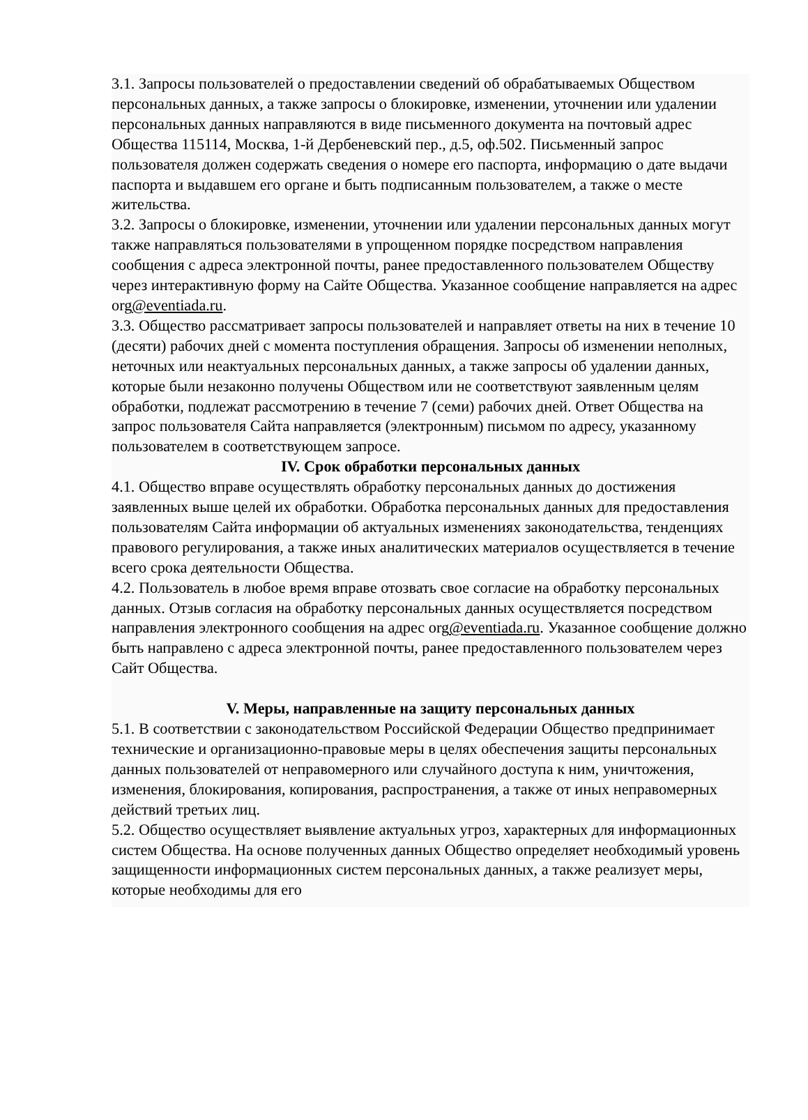3.1. Запросы пользователей о предоставлении сведений об обрабатываемых Обществом персональных данных, а также запросы о блокировке, изменении, уточнении или удалении персональных данных направляются в виде письменного документа на почтовый адрес Общества 115114, Москва, 1-й Дербеневский пер., д.5, оф.502. Письменный запрос пользователя должен содержать сведения о номере его паспорта, информацию о дате выдачи паспорта и выдавшем его органе и быть подписанным пользователем, а также о месте жительства.
3.2. Запросы о блокировке, изменении, уточнении или удалении персональных данных могут также направляться пользователями в упрощенном порядке посредством направления сообщения с адреса электронной почты, ранее предоставленного пользователем Обществу через интерактивную форму на Сайте Общества. Указанное сообщение направляется на адрес org@eventiada.ru.
3.3. Общество рассматривает запросы пользователей и направляет ответы на них в течение 10 (десяти) рабочих дней с момента поступления обращения. Запросы об изменении неполных, неточных или неактуальных персональных данных, а также запросы об удалении данных, которые были незаконно получены Обществом или не соответствуют заявленным целям обработки, подлежат рассмотрению в течение 7 (семи) рабочих дней. Ответ Общества на запрос пользователя Сайта направляется (электронным) письмом по адресу, указанному пользователем в соответствующем запросе.
IV. Срок обработки персональных данных
4.1. Общество вправе осуществлять обработку персональных данных до достижения заявленных выше целей их обработки. Обработка персональных данных для предоставления пользователям Сайта информации об актуальных изменениях законодательства, тенденциях правового регулирования, а также иных аналитических материалов осуществляется в течение всего срока деятельности Общества.
4.2. Пользователь в любое время вправе отозвать свое согласие на обработку персональных данных. Отзыв согласия на обработку персональных данных осуществляется посредством направления электронного сообщения на адрес org@eventiada.ru. Указанное сообщение должно быть направлено с адреса электронной почты, ранее предоставленного пользователем через Сайт Общества.
V. Меры, направленные на защиту персональных данных
5.1. В соответствии с законодательством Российской Федерации Общество предпринимает технические и организационно-правовые меры в целях обеспечения защиты персональных данных пользователей от неправомерного или случайного доступа к ним, уничтожения, изменения, блокирования, копирования, распространения, а также от иных неправомерных действий третьих лиц.
5.2. Общество осуществляет выявление актуальных угроз, характерных для информационных систем Общества. На основе полученных данных Общество определяет необходимый уровень защищенности информационных систем персональных данных, а также реализует меры, которые необходимы для его